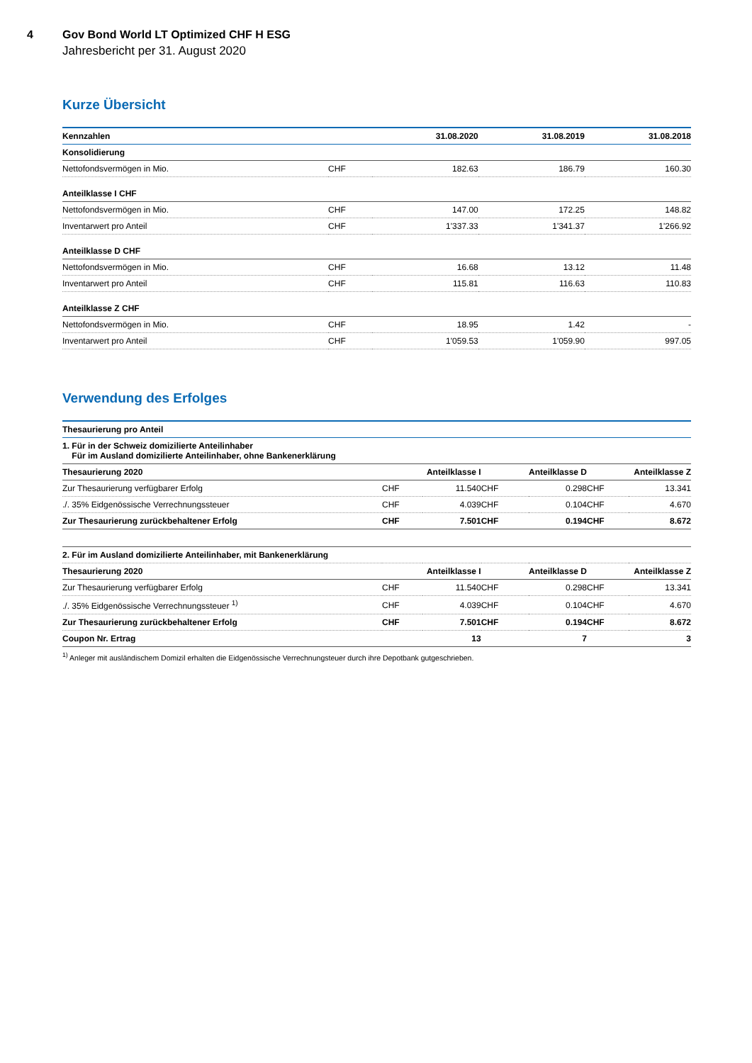4 Gov Bond World LT Optimized CHF H ESG
Jahresbericht per 31. August 2020
Kurze Übersicht
| Kennzahlen | | 31.08.2020 | 31.08.2019 | 31.08.2018 |
| --- | --- | --- | --- | --- |
| Konsolidierung | | | | |
| Nettofondsvermögen in Mio. | CHF | 182.63 | 186.79 | 160.30 |
| Anteilklasse I CHF | | | | |
| Nettofondsvermögen in Mio. | CHF | 147.00 | 172.25 | 148.82 |
| Inventarwert pro Anteil | CHF | 1'337.33 | 1'341.37 | 1'266.92 |
| Anteilklasse D CHF | | | | |
| Nettofondsvermögen in Mio. | CHF | 16.68 | 13.12 | 11.48 |
| Inventarwert pro Anteil | CHF | 115.81 | 116.63 | 110.83 |
| Anteilklasse Z CHF | | | | |
| Nettofondsvermögen in Mio. | CHF | 18.95 | 1.42 | - |
| Inventarwert pro Anteil | CHF | 1'059.53 | 1'059.90 | 997.05 |
Verwendung des Erfolges
| Thesaurierung pro Anteil | | | | | | |
| --- | --- | --- | --- | --- | --- | --- |
| 1. Für in der Schweiz domizilierte Anteilinhaber Für im Ausland domizilierte Anteilinhaber, ohne Bankenerklärung | | | | | | |
| Thesaurierung 2020 | Anteilklasse I | | Anteilklasse D | | Anteilklasse Z | |
| Zur Thesaurierung verfügbarer Erfolg | CHF | 11.540 | CHF | 0.298 | CHF | 13.341 |
| ./. 35% Eidgenössische Verrechnungssteuer | CHF | 4.039 | CHF | 0.104 | CHF | 4.670 |
| Zur Thesaurierung zurückbehaltener Erfolg | CHF | 7.501 | CHF | 0.194 | CHF | 8.672 |
| 2. Für im Ausland domizilierte Anteilinhaber, mit Bankenerklärung | | | | | | |
| Thesaurierung 2020 | Anteilklasse I | | Anteilklasse D | | Anteilklasse Z | |
| Zur Thesaurierung verfügbarer Erfolg | CHF | 11.540 | CHF | 0.298 | CHF | 13.341 |
| ./. 35% Eidgenössische Verrechnungssteuer <sup>1)</sup> | CHF | 4.039 | CHF | 0.104 | CHF | 4.670 |
| Zur Thesaurierung zurückbehaltener Erfolg | CHF | 7.501 | CHF | 0.194 | CHF | 8.672 |
| Coupon Nr. Ertrag | | 13 | | 7 | | 3 |
<sup>1)</sup> Anleger mit ausländischem Domizil erhalten die Eidgenössische Verrechnungsteuer durch ihre Depotbank gutgeschrieben.